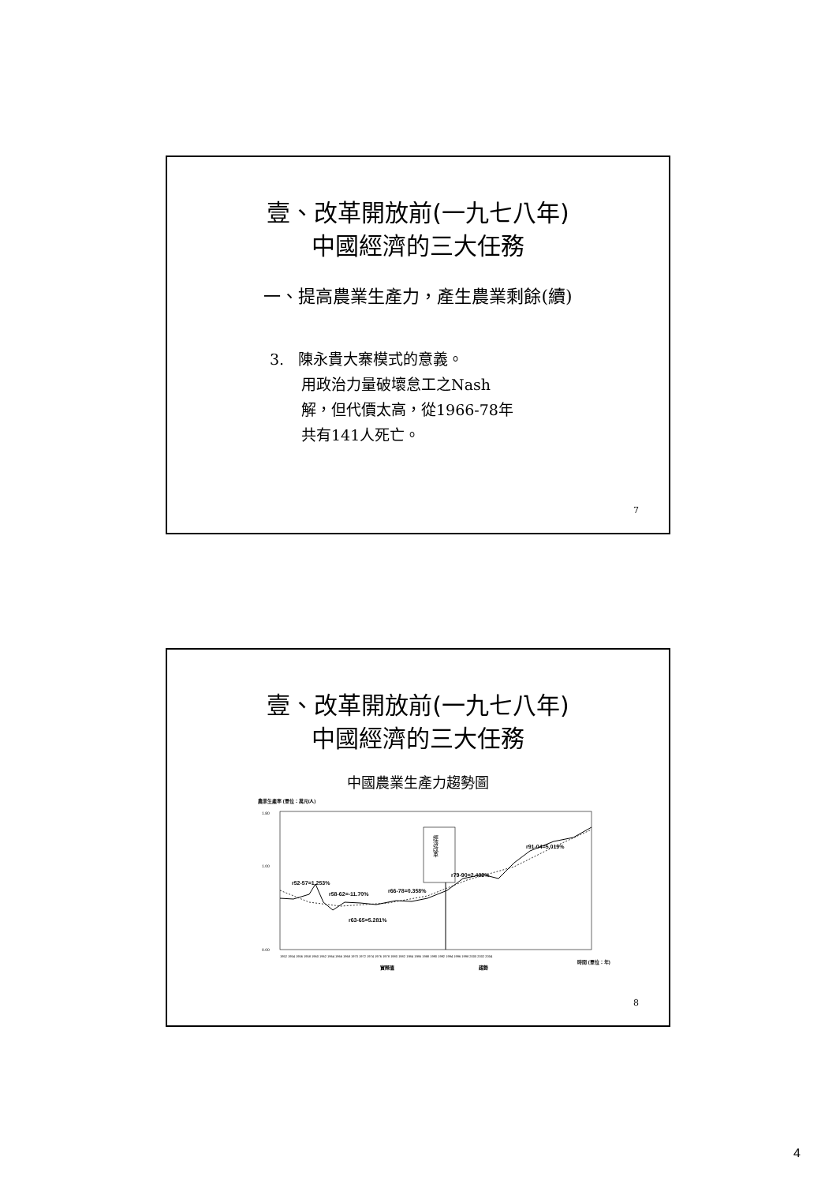壹、改革開放前(一九七八年)
中國經濟的三大任務
一、提高農業生產力，產生農業剩餘(續)
3. 陳永貴大寨模式的意義。
用政治力量破壞怠工之Nash
解，但代價太高，從1966-78年
共有141人死亡。
7
壹、改革開放前(一九七八年)
中國經濟的三大任務
中國農業生產力趨勢圖
農業生產率 (單位：萬元/人)
1.80
1.00
0.00
經濟改革
r52-57=1.253%
r58-62=-11.70%
r66-78=0.358%
r63-65=5.281%
r79-90=2.403%
r91-04=5.019%
1952 1954 1956 1958 1960 1962 1964 1966 1968 1970 1972 1974 1976 1978 1980 1982 1984 1986 1988 1990 1992 1994 1996 1998 2000 2002 2004
時間 (單位：年)
實際值
趨勢
8
4